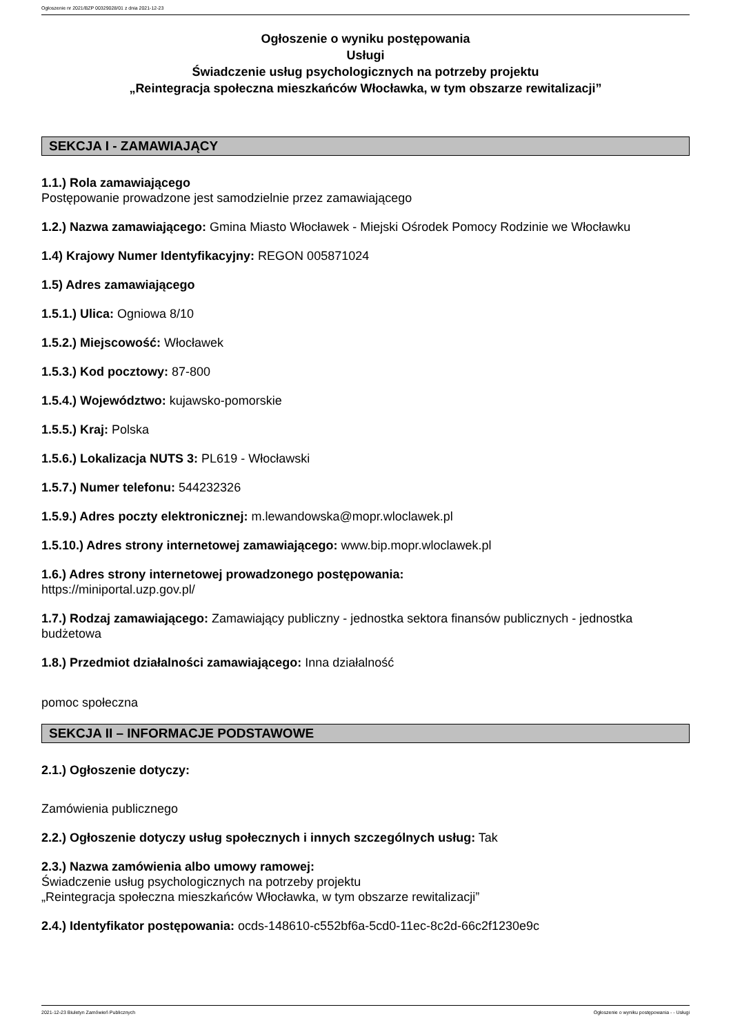Ogłoszenie nr 2021/BZP 00329028/01 z dnia 2021-12-23
Ogłoszenie o wyniku postępowania
Usługi
Świadczenie usług psychologicznych na potrzeby projektu
„Reintegracja społeczna mieszkańców Włocławka, w tym obszarze rewitalizacji”
SEKCJA I - ZAMAWIAJĄCY
1.1.) Rola zamawiającego
Postępowanie prowadzone jest samodzielnie przez zamawiającego
1.2.) Nazwa zamawiającego: Gmina Miasto Włocławek - Miejski Ośrodek Pomocy Rodzinie we Włocławku
1.4) Krajowy Numer Identyfikacyjny: REGON 005871024
1.5) Adres zamawiającego
1.5.1.) Ulica: Ogniowa 8/10
1.5.2.) Miejscowość: Włocławek
1.5.3.) Kod pocztowy: 87-800
1.5.4.) Województwo: kujawsko-pomorskie
1.5.5.) Kraj: Polska
1.5.6.) Lokalizacja NUTS 3: PL619 - Włocławski
1.5.7.) Numer telefonu: 544232326
1.5.9.) Adres poczty elektronicznej: m.lewandowska@mopr.wloclawek.pl
1.5.10.) Adres strony internetowej zamawiającego: www.bip.mopr.wloclawek.pl
1.6.) Adres strony internetowej prowadzonego postępowania:
https://miniportal.uzp.gov.pl/
1.7.) Rodzaj zamawiającego: Zamawiający publiczny - jednostka sektora finansów publicznych - jednostka budżetowa
1.8.) Przedmiot działalności zamawiającego: Inna działalność
pomoc społeczna
SEKCJA II – INFORMACJE PODSTAWOWE
2.1.) Ogłoszenie dotyczy:
Zamówienia publicznego
2.2.) Ogłoszenie dotyczy usług społecznych i innych szczególnych usług: Tak
2.3.) Nazwa zamówienia albo umowy ramowej:
Świadczenie usług psychologicznych na potrzeby projektu
„Reintegracja społeczna mieszkańców Włocławka, w tym obszarze rewitalizacji”
2.4.) Identyfikator postępowania: ocds-148610-c552bf6a-5cd0-11ec-8c2d-66c2f1230e9c
2021-12-23 Biuletyn Zamówień Publicznych Ogłoszenie o wyniku postępowania - - Usługi